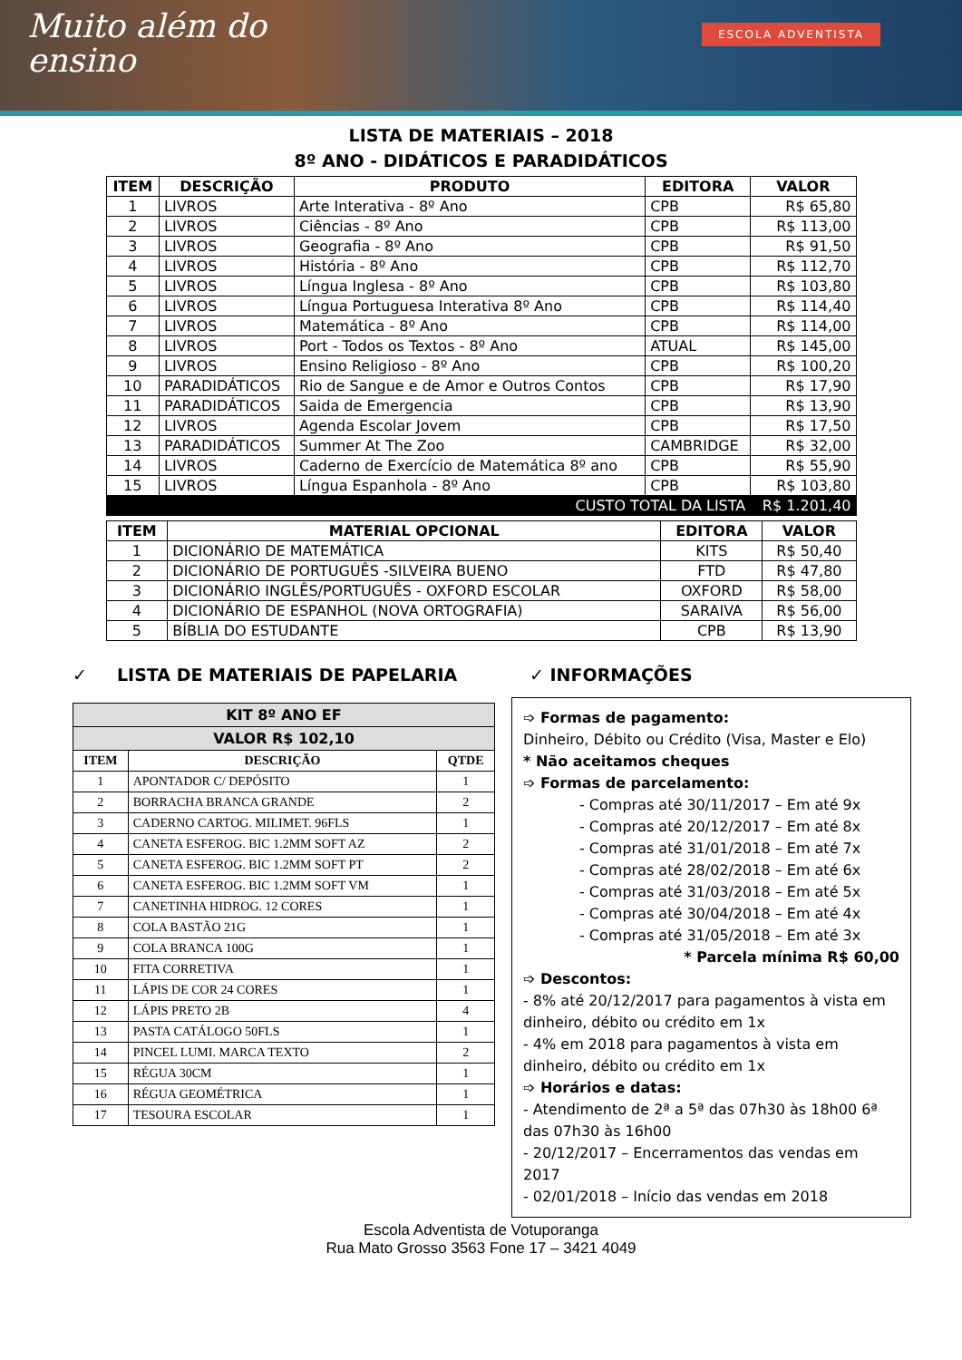Muito além do
ensino
ESCOLA ADVENTISTA
LISTA DE MATERIAIS – 2018
8º ANO - DIDÁTICOS E PARADIDÁTICOS
| ITEM | DESCRIÇÃO | PRODUTO | EDITORA | VALOR |
| --- | --- | --- | --- | --- |
| 1 | LIVROS | Arte Interativa - 8º Ano | CPB | R$ 65,80 |
| 2 | LIVROS | Ciências - 8º Ano | CPB | R$ 113,00 |
| 3 | LIVROS | Geografia - 8º Ano | CPB | R$ 91,50 |
| 4 | LIVROS | História - 8º Ano | CPB | R$ 112,70 |
| 5 | LIVROS | Língua Inglesa - 8º Ano | CPB | R$ 103,80 |
| 6 | LIVROS | Língua Portuguesa Interativa 8º Ano | CPB | R$ 114,40 |
| 7 | LIVROS | Matemática - 8º Ano | CPB | R$ 114,00 |
| 8 | LIVROS | Port - Todos os Textos - 8º Ano | ATUAL | R$ 145,00 |
| 9 | LIVROS | Ensino Religioso - 8º Ano | CPB | R$ 100,20 |
| 10 | PARADIDÁTICOS | Rio de Sangue e de Amor e Outros Contos | CPB | R$ 17,90 |
| 11 | PARADIDÁTICOS | Saida de Emergencia | CPB | R$ 13,90 |
| 12 | LIVROS | Agenda Escolar Jovem | CPB | R$ 17,50 |
| 13 | PARADIDÁTICOS | Summer At The Zoo | CAMBRIDGE | R$ 32,00 |
| 14 | LIVROS | Caderno de Exercício de Matemática 8º ano | CPB | R$ 55,90 |
| 15 | LIVROS | Língua Espanhola - 8º Ano | CPB | R$ 103,80 |
| CUSTO TOTAL DA LISTA | | | | R$ 1.201,40 |
| ITEM | MATERIAL OPCIONAL | EDITORA | VALOR |
| --- | --- | --- | --- |
| 1 | DICIONÁRIO DE MATEMÁTICA | KITS | R$ 50,40 |
| 2 | DICIONÁRIO DE PORTUGUÊS -SILVEIRA BUENO | FTD | R$ 47,80 |
| 3 | DICIONÁRIO INGLÊS/PORTUGUÊS - OXFORD ESCOLAR | OXFORD | R$ 58,00 |
| 4 | DICIONÁRIO DE ESPANHOL (NOVA ORTOGRAFIA) | SARAIVA | R$ 56,00 |
| 5 | BÍBLIA DO ESTUDANTE | CPB | R$ 13,90 |
✓ LISTA DE MATERIAIS DE PAPELARIA
| KIT 8º ANO EF | | |
| --- | --- | --- |
| VALOR R$ 102,10 | | |
| ITEM | DESCRIÇÃO | QTDE |
| 1 | APONTADOR C/ DEPÓSITO | 1 |
| 2 | BORRACHA BRANCA GRANDE | 2 |
| 3 | CADERNO CARTOG. MILIMET. 96FLS | 1 |
| 4 | CANETA ESFEROG. BIC 1.2MM SOFT AZ | 2 |
| 5 | CANETA ESFEROG. BIC 1.2MM SOFT PT | 2 |
| 6 | CANETA ESFEROG. BIC 1.2MM SOFT VM | 1 |
| 7 | CANETINHA HIDROG. 12 CORES | 1 |
| 8 | COLA BASTÃO 21G | 1 |
| 9 | COLA BRANCA 100G | 1 |
| 10 | FITA CORRETIVA | 1 |
| 11 | LÁPIS DE COR 24 CORES | 1 |
| 12 | LÁPIS PRETO 2B | 4 |
| 13 | PASTA CATÁLOGO 50FLS | 1 |
| 14 | PINCEL LUMI. MARCA TEXTO | 2 |
| 15 | RÉGUA 30CM | 1 |
| 16 | RÉGUA GEOMÉTRICA | 1 |
| 17 | TESOURA ESCOLAR | 1 |
✓ INFORMAÇÕES
➩ Formas de pagamento:
Dinheiro, Débito ou Crédito (Visa, Master e Elo)
* Não aceitamos cheques
➩ Formas de parcelamento:
- Compras até 30/11/2017 – Em até 9x
- Compras até 20/12/2017 – Em até 8x
- Compras até 31/01/2018 – Em até 7x
- Compras até 28/02/2018 – Em até 6x
- Compras até 31/03/2018 – Em até 5x
- Compras até 30/04/2018 – Em até 4x
- Compras até 31/05/2018 – Em até 3x
* Parcela mínima R$ 60,00
➩ Descontos:
- 8% até 20/12/2017 para pagamentos à vista em dinheiro, débito ou crédito em 1x
- 4% em 2018 para pagamentos à vista em dinheiro, débito ou crédito em 1x
➩ Horários e datas:
- Atendimento de 2ª a 5ª das 07h30 às 18h00 6ª das 07h30 às 16h00
- 20/12/2017 – Encerramentos das vendas em 2017
- 02/01/2018 – Início das vendas em 2018
Escola Adventista de Votuporanga
Rua Mato Grosso 3563 Fone 17 – 3421 4049